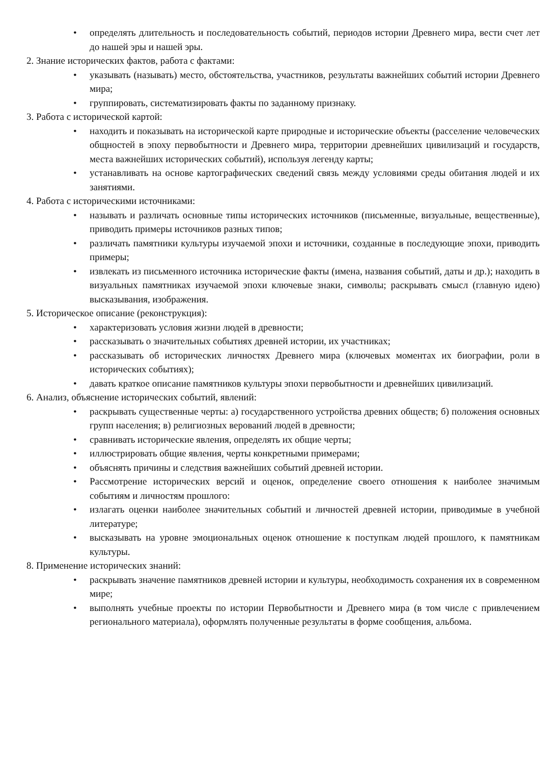• определять длительность и последовательность событий, периодов истории Древнего мира, вести счет лет до нашей эры и нашей эры.
2. Знание исторических фактов, работа с фактами:
• указывать (называть) место, обстоятельства, участников, результаты важнейших событий истории Древнего мира;
• группировать, систематизировать факты по заданному признаку.
3. Работа с исторической картой:
• находить и показывать на исторической карте природные и исторические объекты (расселение человеческих общностей в эпоху первобытности и Древнего мира, территории древнейших цивилизаций и государств, места важнейших исторических событий), используя легенду карты;
• устанавливать на основе картографических сведений связь между условиями среды обитания людей и их занятиями.
4. Работа с историческими источниками:
• называть и различать основные типы исторических источников (письменные, визуальные, вещественные), приводить примеры источников разных типов;
• различать памятники культуры изучаемой эпохи и источники, созданные в последующие эпохи, приводить примеры;
• извлекать из письменного источника исторические факты (имена, названия событий, даты и др.); находить в визуальных памятниках изучаемой эпохи ключевые знаки, символы; раскрывать смысл (главную идею) высказывания, изображения.
5. Историческое описание (реконструкция):
• характеризовать условия жизни людей в древности;
• рассказывать о значительных событиях древней истории, их участниках;
• рассказывать об исторических личностях Древнего мира (ключевых моментах их биографии, роли в исторических событиях);
• давать краткое описание памятников культуры эпохи первобытности и древнейших цивилизаций.
6. Анализ, объяснение исторических событий, явлений:
• раскрывать существенные черты: а) государственного устройства древних обществ; б) положения основных групп населения; в) религиозных верований людей в древности;
• сравнивать исторические явления, определять их общие черты;
• иллюстрировать общие явления, черты конкретными примерами;
• объяснять причины и следствия важнейших событий древней истории.
• Рассмотрение исторических версий и оценок, определение своего отношения к наиболее значимым событиям и личностям прошлого:
• излагать оценки наиболее значительных событий и личностей древней истории, приводимые в учебной литературе;
• высказывать на уровне эмоциональных оценок отношение к поступкам людей прошлого, к памятникам культуры.
8. Применение исторических знаний:
• раскрывать значение памятников древней истории и культуры, необходимость сохранения их в современном мире;
• выполнять учебные проекты по истории Первобытности и Древнего мира (в том числе с привлечением регионального материала), оформлять полученные результаты в форме сообщения, альбома.